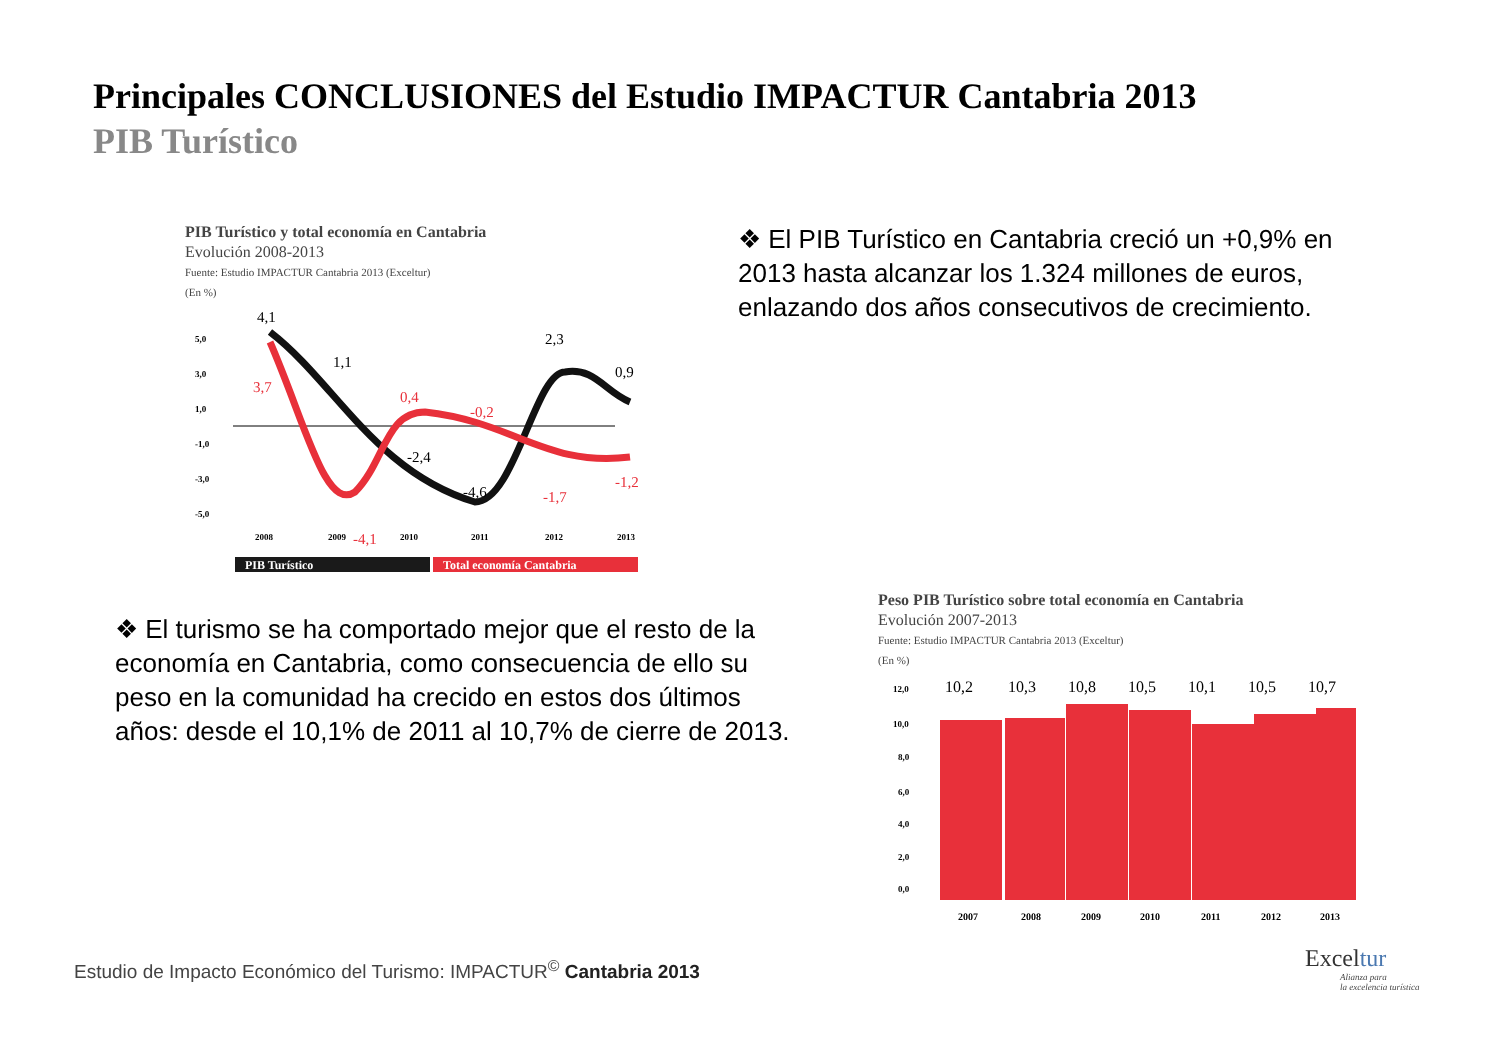Principales CONCLUSIONES del Estudio IMPACTUR Cantabria 2013
PIB Turístico
PIB Turístico y total economía en Cantabria
Evolución 2008-2013
Fuente: Estudio IMPACTUR Cantabria 2013 (Exceltur)
(En %)
5,0
3,0
1,0
-1,0
-3,0
-5,0
2008
2009
2010
2011
2012
2013
4,1
1,1
-2,4
-4,6
2,3
0,9
3,7
-4,1
0,4
-0,2
-1,7
-1,2
PIB Turístico
Total economía Cantabria
❖ El PIB Turístico en Cantabria creció un +0,9% en 2013 hasta alcanzar los 1.324 millones de euros, enlazando dos años consecutivos de crecimiento.
❖ El turismo se ha comportado mejor que el resto de la economía en Cantabria, como consecuencia de ello su peso en la comunidad ha crecido en estos dos últimos años: desde el 10,1% de 2011 al 10,7% de cierre de 2013.
Peso PIB Turístico sobre total economía en Cantabria
Evolución 2007-2013
Fuente: Estudio IMPACTUR Cantabria 2013 (Exceltur)
(En %)
12,0
10,0
8,0
6,0
4,0
2,0
0,0
10,2
10,3
10,8
10,5
10,1
10,5
10,7
2007
2008
2009
2010
2011
2012
2013
Estudio de Impacto Económico del Turismo: IMPACTUR<sup>©</sup> Cantabria 2013
Excel tur
Alianza para
la excelencia turística